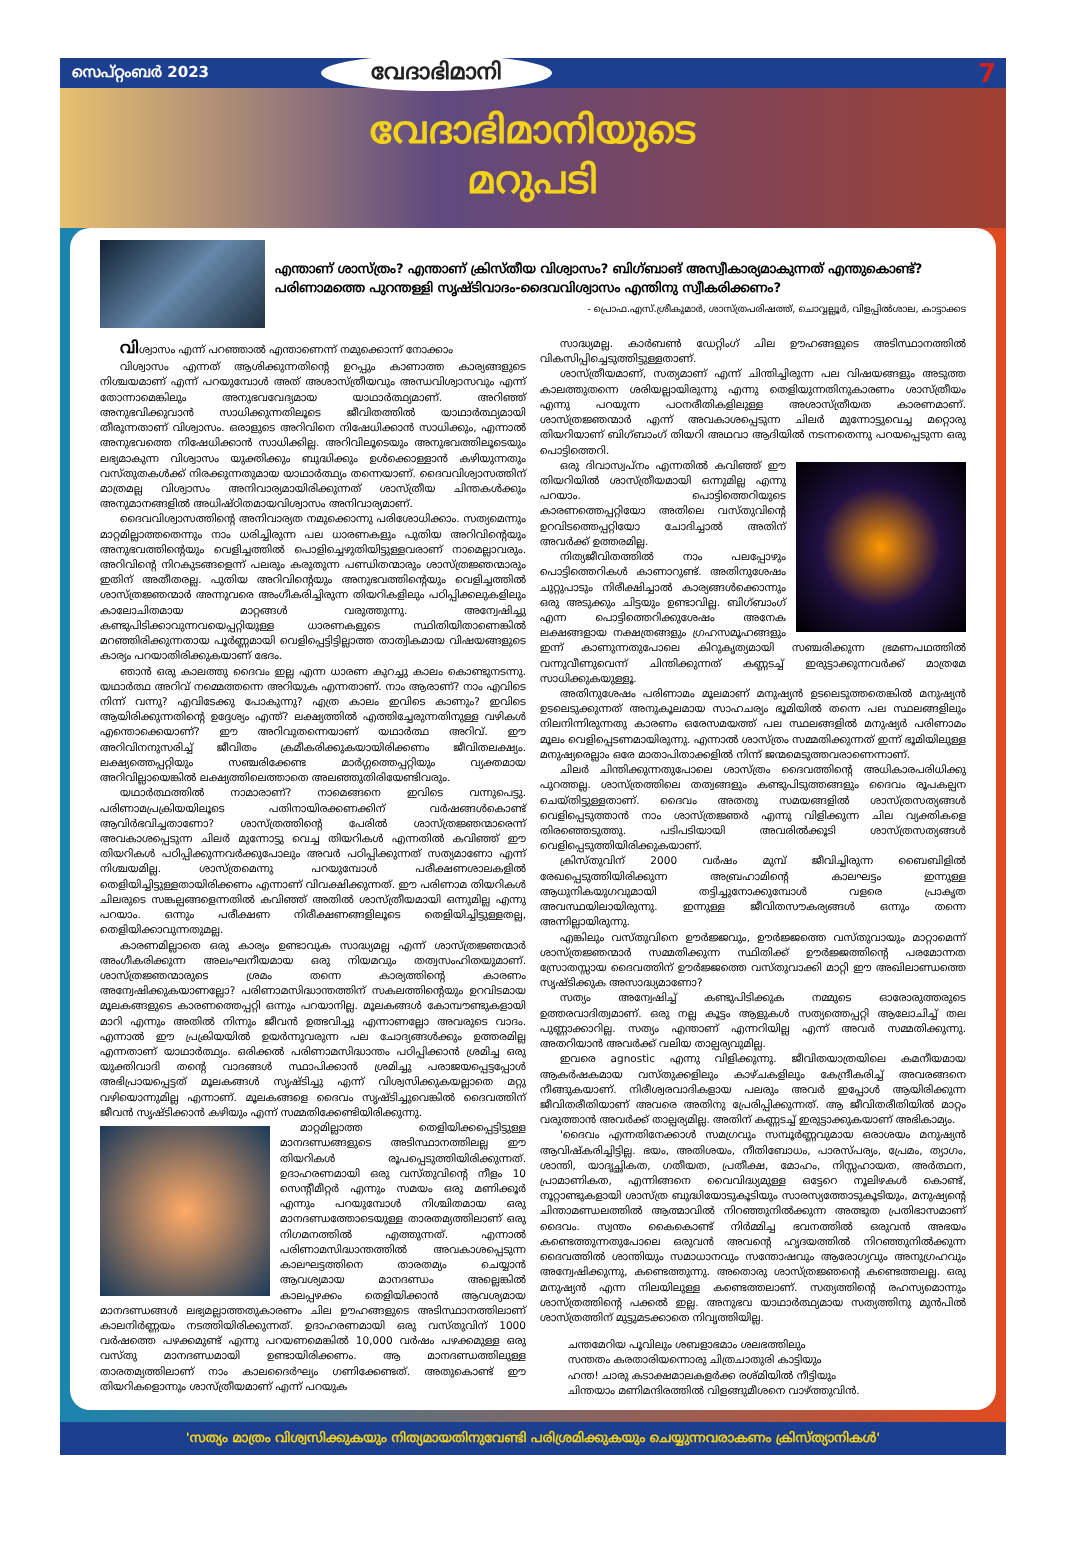സെപ്റ്റംബർ 2023 വേദാഭിമാനി 7
വേദാഭിമാനിയുടെ
മറുപടി
എന്താണ് ശാസ്ത്രം? എന്താണ് ക്രിസ്തീയ വിശ്വാസം? ബിഗ്ബാങ് അസ്വീകാര്യമാകുന്നത് എന്തുകൊണ്ട്? പരിണാമത്തെ പുറന്തള്ളി സൃഷ്ടിവാദം-ദൈവവിശ്വാസം എന്തിനു സ്വീകരിക്കണം?
- പ്രൊഫ.എസ്.ശ്രീകുമാർ, ശാസ്ത്രപരിഷത്ത്, ചൊവ്വല്ലൂർ, വിളപ്പിൽശാല, കാട്ടാക്കട
വിശ്വാസം എന്ന് പറഞ്ഞാൽ എന്താണെന്ന് നമുക്കൊന്ന് നോക്കാം
വിശ്വാസം എന്നത് ആശിക്കുന്നതിന്റെ ഉറപ്പും കാണാത്ത കാര്യങ്ങളുടെ നിശ്ചയമാണ് എന്ന് പറയുമ്പോൾ അത് അശാസ്ത്രീയവും അന്ധവിശ്വാസവും എന്ന് തോന്നാമെങ്കിലും അനുഭവവേദ്യമായ യാഥാർത്ഥ്യമാണ്. അറിഞ്ഞ് അനുഭവിക്കുവാൻ സാധിക്കുന്നതിലൂടെ ജീവിതത്തിൽ യാഥാർത്ഥ്യമായി തീരുന്നതാണ് വിശ്വാസം. ഒരാളുടെ അറിവിനെ നിഷേധിക്കാൻ സാധിക്കും, എന്നാൽ അനുഭവത്തെ നിഷേധിക്കാൻ സാധിക്കില്ല. അറിവിലൂടെയും അനുഭവത്തിലൂടെയും ലഭ്യമാകുന്ന വിശ്വാസം യുക്തിക്കും ബുദ്ധിക്കും ഉൾക്കൊള്ളാൻ കഴിയുന്നതും വസ്തുതകൾക്ക് നിരക്കുന്നതുമായ യാഥാർത്ഥ്യം തന്നെയാണ്. ദൈവവിശ്വാസത്തിന് മാത്രമല്ല വിശ്വാസം അനിവാര്യമായിരിക്കുന്നത് ശാസ്ത്രീയ ചിന്തകൾക്കും അനുമാനങ്ങളിൽ അധിഷ്ഠിതമായവിശ്വാസം അനിവാര്യമാണ്.
ദൈവവിശ്വാസത്തിന്റെ അനിവാര്യത നമുക്കൊന്നു പരിശോധിക്കാം. സത്യമെന്നും മാറ്റമില്ലാത്തതെന്നും നാം ധരിച്ചിരുന്ന പല ധാരണകളും പുതിയ അറിവിന്റെയും അനുഭവത്തിന്റെയും വെളിച്ചത്തിൽ പൊളിച്ചെഴുതിയിട്ടുള്ളവരാണ് നാമെല്ലാവരും. അറിവിന്റെ നിറകുടങ്ങളെന്ന് പലരും കരുതുന്ന പണ്ഡിതന്മാരും ശാസ്ത്രജ്ഞന്മാരും ഇതിന് അതീതരല്ല. പുതിയ അറിവിന്റെയും അനുഭവത്തിന്റെയും വെളിച്ചത്തിൽ ശാസ്ത്രജ്ഞന്മാർ അന്നുവരെ അംഗീകരിച്ചിരുന്ന തിയറികളിലും പഠിപ്പിക്കലുകളിലും കാലോചിതമായ മാറ്റങ്ങൾ വരുത്തുന്നു. അന്വേഷിച്ചു കണ്ടുപിടിക്കാവുന്നവയെപ്പറ്റിയുള്ള ധാരണകളുടെ സ്ഥിതിയിതാണെങ്കിൽ മറഞ്ഞിരിക്കുന്നതായ പൂർണ്ണമായി വെളിപ്പെട്ടിട്ടില്ലാത്ത താത്വികമായ വിഷയങ്ങളുടെ കാര്യം പറയാതിരിക്കുകയാണ് ഭേദം.
ഞാൻ ഒരു കാലത്തു ദൈവം ഇല്ല എന്ന ധാരണ കുറച്ചു കാലം കൊണ്ടുനടന്നു. യഥാർത്ഥ അറിവ് നമ്മെത്തന്നെ അറിയുക എന്നതാണ്. നാം ആരാണ്? നാം എവിടെ നിന്ന് വന്നു? എവിടേക്കു പോകുന്നു? എത്ര കാലം ഇവിടെ കാണും? ഇവിടെ ആയിരിക്കുന്നതിന്റെ ഉദ്ദേശ്യം എന്ത്? ലക്ഷ്യത്തിൽ എത്തിച്ചേരുന്നതിനുള്ള വഴികൾ എന്തൊക്കെയാണ്? ഈ അറിവുതന്നെയാണ് യഥാർത്ഥ അറിവ്. ഈ അറിവിനനുസരിച്ച് ജീവിതം ക്രമീകരിക്കുകയായിരിക്കണം ജീവിതലക്ഷ്യം. ലക്ഷ്യത്തെപ്പറ്റിയും സഞ്ചരിക്കേണ്ട മാർഗ്ഗത്തെപ്പറ്റിയും വ്യക്തമായ അറിവില്ലായെങ്കിൽ ലക്ഷ്യത്തിലെത്താതെ അലഞ്ഞുതിരിയേണ്ടിവരും.
യഥാർത്ഥത്തിൽ നാമാരാണ്? നാമെങ്ങനെ ഇവിടെ വന്നുപെട്ടു. പരിണാമപ്രക്രിയയിലൂടെ പതിനായിരക്കണക്കിന് വർഷങ്ങൾകൊണ്ട് ആവിർഭവിച്ചതാണോ? ശാസ്ത്രത്തിന്റെ പേരിൽ ശാസ്ത്രജ്ഞന്മാരെന്ന് അവകാശപ്പെടുന്ന ചിലർ മുന്നോട്ടു വെച്ച തിയറികൾ എന്നതിൽ കവിഞ്ഞ് ഈ തിയറികൾ പഠിപ്പിക്കുന്നവർക്കുപോലും അവർ പഠിപ്പിക്കുന്നത് സത്യമാണോ എന്ന് നിശ്ചയമില്ല. ശാസ്ത്രമെന്നു പറയുമ്പോൾ പരീക്ഷണശാലകളിൽ തെളിയിച്ചിട്ടുള്ളതായിരിക്കണം എന്നാണ് വിവക്ഷിക്കുന്നത്. ഈ പരിണാമ തിയറികൾ ചിലരുടെ സങ്കല്പങ്ങളെന്നതിൽ കവിഞ്ഞ് അതിൽ ശാസ്ത്രീയമായി ഒന്നുമില്ല എന്നു പറയാം. ഒന്നും പരീക്ഷണ നിരീക്ഷണങ്ങളിലൂടെ തെളിയിച്ചിട്ടുള്ളതല്ല, തെളിയിക്കാവുന്നതുമല്ല.
കാരണമില്ലാതെ ഒരു കാര്യം ഉണ്ടാവുക സാദ്ധ്യമല്ല എന്ന് ശാസ്ത്രജ്ഞന്മാർ അംഗീകരിക്കുന്ന അലംഘനീയമായ ഒരു നിയമവും തത്വസംഹിതയുമാണ്. ശാസ്ത്രജ്ഞന്മാരുടെ ശ്രമം തന്നെ കാര്യത്തിന്റെ കാരണം അന്വേഷിക്കുകയാണല്ലോ? പരിണാമസിദ്ധാന്തത്തിന് സകലത്തിന്റെയും ഉറവിടമായ മൂലകങ്ങളുടെ കാരണത്തെപ്പറ്റി ഒന്നും പറയാനില്ല. മൂലകങ്ങൾ കോമ്പൗണ്ടുകളായി മാറി എന്നും അതിൽ നിന്നും ജീവൻ ഉത്ഭവിച്ചു എന്നാണല്ലോ അവരുടെ വാദം. എന്നാൽ ഈ പ്രക്രിയയിൽ ഉയർന്നുവരുന്ന പല ചോദ്യങ്ങൾക്കും ഉത്തരമില്ല എന്നതാണ് യാഥാർത്ഥ്യം. ഒരിക്കൽ പരിണാമസിദ്ധാന്തം പഠിപ്പിക്കാൻ ശ്രമിച്ച ഒരു യുക്തിവാദി തന്റെ വാദങ്ങൾ സ്ഥാപിക്കാൻ ശ്രമിച്ചു പരാജയപ്പെട്ടപ്പോൾ അഭിപ്രായപ്പെട്ടത് മൂലകങ്ങൾ സൃഷ്ടിച്ചു എന്ന് വിശ്വസിക്കുകയല്ലാതെ മറ്റു വഴിയൊന്നുമില്ല എന്നാണ്. മൂലകങ്ങളെ ദൈവം സൃഷ്ടിച്ചുവെങ്കിൽ ദൈവത്തിന് ജീവൻ സൃഷ്ടിക്കാൻ കഴിയും എന്ന് സമ്മതിക്കേണ്ടിയിരിക്കുന്നു.
മാറ്റമില്ലാത്ത തെളിയിക്കപ്പെട്ടിട്ടുള്ള മാനദണ്ഡങ്ങളുടെ അടിസ്ഥാനത്തിലല്ല ഈ തിയറികൾ രൂപപ്പെടുത്തിയിരിക്കുന്നത്. ഉദാഹരണമായി ഒരു വസ്തുവിന്റെ നീളം 10 സെന്റീമീറ്റർ എന്നും സമയം ഒരു മണിക്കൂർ എന്നും പറയുമ്പോൾ നിശ്ചിതമായ ഒരു മാനദണ്ഡത്തോടെയുള്ള താരതമ്യത്തിലാണ് ഒരു നിഗമനത്തിൽ എത്തുന്നത്. എന്നാൽ പരിണാമസിദ്ധാന്തത്തിൽ അവകാശപ്പെടുന്ന കാലഘട്ടത്തിനെ താരതമ്യം ചെയ്യാൻ ആവശ്യമായ മാനദണ്ഡം അല്ലെങ്കിൽ കാലപ്പഴക്കം തെളിയിക്കാൻ ആവശ്യമായ മാനദണ്ഡങ്ങൾ ലഭ്യമല്ലാത്തതുകാരണം ചില ഊഹങ്ങളുടെ അടിസ്ഥാനത്തിലാണ് കാലനിർണ്ണയം നടത്തിയിരിക്കുന്നത്. ഉദാഹരണമായി ഒരു വസ്തുവിന് 1000 വർഷത്തെ പഴക്കമുണ്ട് എന്നു പറയണമെങ്കിൽ 10,000 വർഷം പഴക്കമുള്ള ഒരു വസ്തു മാനദണ്ഡമായി ഉണ്ടായിരിക്കണം. ആ മാനദണ്ഡത്തിലുള്ള താരതമ്യത്തിലാണ് നാം കാലദൈർഘ്യം ഗണിക്കേണ്ടത്. അതുകൊണ്ട് ഈ തിയറികളൊന്നും ശാസ്ത്രീയമാണ് എന്ന് പറയുക
സാദ്ധ്യമല്ല. കാർബൺ ഡേറ്റിംഗ് ചില ഊഹങ്ങളുടെ അടിസ്ഥാനത്തിൽ വികസിപ്പിച്ചെടുത്തിട്ടുള്ളതാണ്.
ശാസ്ത്രീയമാണ്, സത്യമാണ് എന്ന് ചിന്തിച്ചിരുന്ന പല വിഷയങ്ങളും അടുത്ത കാലത്തുതന്നെ ശരിയല്ലായിരുന്നു എന്നു തെളിയുന്നതിനുകാരണം ശാസ്ത്രീയം എന്നു പറയുന്ന പഠനരീതികളിലുള്ള അശാസ്ത്രീയത കാരണമാണ്. ശാസ്ത്രജ്ഞന്മാർ എന്ന് അവകാശപ്പെടുന്ന ചിലർ മുന്നോട്ടുവെച്ച മറ്റൊരു തിയറിയാണ് ബിഗ്ബാംഗ് തിയറി അഥവാ ആദിയിൽ നടന്നതെന്നു പറയപ്പെടുന്ന ഒരു പൊട്ടിത്തെറി.
ഒരു ദിവാസ്വപ്നം എന്നതിൽ കവിഞ്ഞ് ഈ തിയറിയിൽ ശാസ്ത്രീയമായി ഒന്നുമില്ല എന്നു പറയാം. പൊട്ടിത്തെറിയുടെ കാരണത്തെപ്പറ്റിയോ അതിലെ വസ്തുവിന്റെ ഉറവിടത്തെപ്പറ്റിയോ ചോദിച്ചാൽ അതിന് അവർക്ക് ഉത്തരമില്ല.
നിത്യജീവിതത്തിൽ നാം പലപ്പോഴും പൊട്ടിത്തെറികൾ കാണാറുണ്ട്. അതിനുശേഷം ചുറ്റുപാടും നിരീക്ഷിച്ചാൽ കാര്യങ്ങൾക്കൊന്നും ഒരു അടുക്കും ചിട്ടയും ഉണ്ടാവില്ല. ബിഗ്ബാംഗ് എന്ന പൊട്ടിത്തെറിക്കുശേഷം അനേക ലക്ഷങ്ങളായ നക്ഷത്രങ്ങളും ഗ്രഹസമൂഹങ്ങളും ഇന്ന് കാണുന്നതുപോലെ കിറുകൃത്യമായി സഞ്ചരിക്കുന്ന ഭ്രമണപഥത്തിൽ വന്നുവീണുവെന്ന് ചിന്തിക്കുന്നത് കണ്ണടച്ച് ഇരുട്ടാക്കുന്നവർക്ക് മാത്രമേ സാധിക്കുകയുള്ളൂ.
അതിനുശേഷം പരിണാമം മൂലമാണ് മനുഷ്യൻ ഉടലെടുത്തതെങ്കിൽ മനുഷ്യൻ ഉടലെടുക്കുന്നത് അനുകൂലമായ സാഹചര്യം ഭൂമിയിൽ തന്നെ പല സ്ഥലങ്ങളിലും നിലനിന്നിരുന്നതു കാരണം ഒരേസമയത്ത് പല സ്ഥലങ്ങളിൽ മനുഷ്യർ പരിണാമം മൂലം വെളിപ്പെടണമായിരുന്നു. എന്നാൽ ശാസ്ത്രം സമ്മതിക്കുന്നത് ഇന്ന് ഭൂമിയിലുള്ള മനുഷ്യരെല്ലാം ഒരേ മാതാപിതാക്കളിൽ നിന്ന് ജന്മമെടുത്തവരാണെന്നാണ്.
ചിലർ ചിന്തിക്കുന്നതുപോലെ ശാസ്ത്രം ദൈവത്തിന്റെ അധികാരപരിധിക്കു പുറത്തല്ല. ശാസ്ത്രത്തിലെ തത്വങ്ങളും കണ്ടുപിടുത്തങ്ങളും ദൈവം രൂപകല്പന ചെയ്തിട്ടുള്ളതാണ്. ദൈവം അതതു സമയങ്ങളിൽ ശാസ്ത്രസത്യങ്ങൾ വെളിപ്പെടുത്താൻ നാം ശാസ്ത്രജ്ഞർ എന്നു വിളിക്കുന്ന ചില വ്യക്തികളെ തിരഞ്ഞെടുത്തു. പടിപടിയായി അവരിൽക്കൂടി ശാസ്ത്രസത്യങ്ങൾ വെളിപ്പെടുത്തിയിരിക്കുകയാണ്.
ക്രിസ്തുവിന് 2000 വർഷം മുമ്പ് ജീവിച്ചിരുന്ന ബൈബിളിൽ രേഖപ്പെടുത്തിയിരിക്കുന്ന അബ്രഹാമിന്റെ കാലഘട്ടം ഇന്നുള്ള ആധുനികയുഗവുമായി തട്ടിച്ചുനോക്കുമ്പോൾ വളരെ പ്രാകൃത അവസ്ഥയിലായിരുന്നു. ഇന്നുള്ള ജീവിതസൗകര്യങ്ങൾ ഒന്നും തന്നെ അന്നില്ലായിരുന്നു.
എങ്കിലും വസ്തുവിനെ ഊർജ്ജവും, ഊർജ്ജത്തെ വസ്തുവായും മാറ്റാമെന്ന് ശാസ്ത്രജ്ഞന്മാർ സമ്മതിക്കുന്ന സ്ഥിതിക്ക് ഊർജ്ജത്തിന്റെ പരമോന്നത സ്രോതസ്സായ ദൈവത്തിന് ഊർജ്ജത്തെ വസ്തുവാക്കി മാറ്റി ഈ അഖിലാണ്ഡത്തെ സൃഷ്ടിക്കുക അസാദ്ധ്യമാണോ?
സത്യം അന്വേഷിച്ച് കണ്ടുപിടിക്കുക നമ്മുടെ ഓരോരുത്തരുടെ ഉത്തരവാദിത്വമാണ്. ഒരു നല്ല കൂട്ടം ആളുകൾ സത്യത്തെപ്പറ്റി ആലോചിച്ച് തല പുണ്ണാക്കാറില്ല. സത്യം എന്താണ് എന്നറിയില്ല എന്ന് അവർ സമ്മതിക്കുന്നു. അതറിയാൻ അവർക്ക് വലിയ താല്പര്യവുമില്ല.
ഇവരെ agnostic എന്നു വിളിക്കുന്നു. ജീവിതയാത്രയിലെ കമനീയമായ ആകർഷകമായ വസ്തുക്കളിലും കാഴ്ചകളിലും കേന്ദ്രീകരിച്ച് അവരങ്ങനെ നീങ്ങുകയാണ്. നിരീശ്വരവാദികളായ പലരും അവർ ഇപ്പോൾ ആയിരിക്കുന്ന ജീവിതരീതിയാണ് അവരെ അതിനു പ്രേരിപ്പിക്കുന്നത്. ആ ജീവിതരീതിയിൽ മാറ്റം വരുത്താൻ അവർക്ക് താല്പര്യമില്ല. അതിന് കണ്ണടച്ച് ഇരുട്ടാക്കുകയാണ് അഭികാമ്യം.
'ദൈവം എന്നതിനേക്കാൾ സമഗ്രവും സമ്പൂർണ്ണവുമായ ഒരാശയം മനുഷ്യൻ ആവിഷ്കരിച്ചിട്ടില്ല. ഭയം, അതിശയം, നീതിബോധം, പാരസ്പര്യം, പ്രേമം, ത്യാഗം, ശാന്തി, യാദൃച്ഛികത, ഗതീയത, പ്രതീക്ഷ, മോഹം, നിസ്സഹായത, അർത്ഥന, പ്രാമാണികത, എന്നിങ്ങനെ വൈവിദ്ധ്യമുള്ള ഒട്ടേറെ നൂലിഴകൾ കൊണ്ട്, നൂറ്റാണ്ടുകളായി ശാസ്ത്ര ബുദ്ധിയോടുകൂടിയും സാരസ്യത്തോടുകൂടിയും, മനുഷ്യന്റെ ചിന്താമണ്ഡലത്തിൽ ആത്മാവിൽ നിറഞ്ഞുനിൽക്കുന്ന അത്ഭുത പ്രതിഭാസമാണ് ദൈവം. സ്വന്തം കൈകൊണ്ട് നിർമ്മിച്ച ഭവനത്തിൽ ഒരുവൻ അഭയം കണ്ടെത്തുന്നതുപോലെ ഒരുവൻ അവന്റെ ഹൃദയത്തിൽ നിറഞ്ഞുനിൽക്കുന്ന ദൈവത്തിൽ ശാന്തിയും സമാധാനവും സന്തോഷവും ആരോഗ്യവും അനുഗ്രഹവും അന്വേഷിക്കുന്നു, കണ്ടെത്തുന്നു. അതൊരു ശാസ്ത്രജ്ഞന്റെ കണ്ടെത്തലല്ല. ഒരു മനുഷ്യൻ എന്ന നിലയിലുള്ള കണ്ടെത്തലാണ്. സത്യത്തിന്റെ രഹസ്യമൊന്നും ശാസ്ത്രത്തിന്റെ പക്കൽ ഇല്ല. അനുഭവ യാഥാർത്ഥ്യമായ സത്യത്തിനു മുൻപിൽ ശാസ്ത്രത്തിന് മുട്ടുമടക്കാതെ നിവൃത്തിയില്ല.
ചന്തമേറിയ പൂവിലും ശബളാഭമാം ശലഭത്തിലും
സന്തതം കരതാരിയന്നൊരു ചിത്രചാതുരി കാട്ടിയും
ഹന്ത! ചാരു കടാക്ഷമാലകളർക്ക രശ്മിയിൽ നീട്ടിയും
ചിന്തയാം മണിമന്ദിരത്തിൽ വിളങ്ങുമീശനെ വാഴ്ത്തുവിൻ.
'സത്യം മാത്രം വിശ്വസിക്കുകയും നിത്യമായതിനുവേണ്ടി പരിശ്രമിക്കുകയും ചെയ്യുന്നവരാകണം ക്രിസ്ത്യാനികൾ'